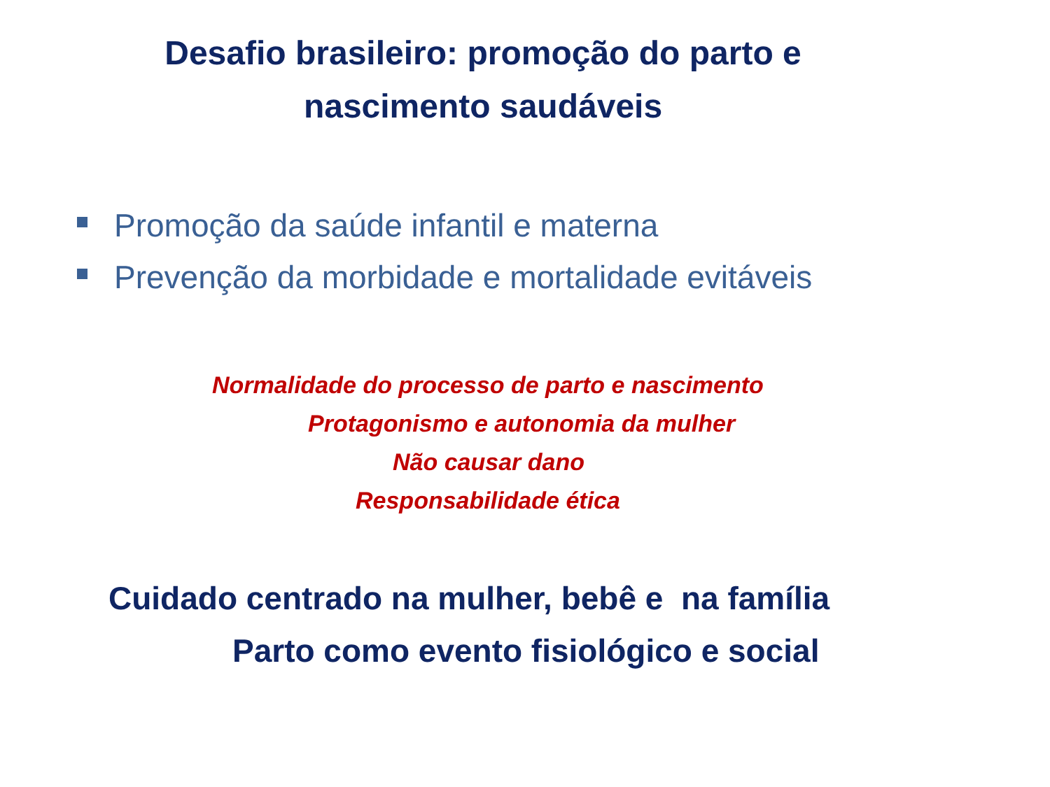Desafio brasileiro: promoção do parto e
nascimento saudáveis
Promoção da saúde infantil e materna
Prevenção da morbidade e mortalidade evitáveis
Normalidade do processo de parto e nascimento
Protagonismo e autonomia da mulher
Não causar dano
Responsabilidade ética
Cuidado centrado na mulher, bebê e na família
Parto como evento fisiológico e social